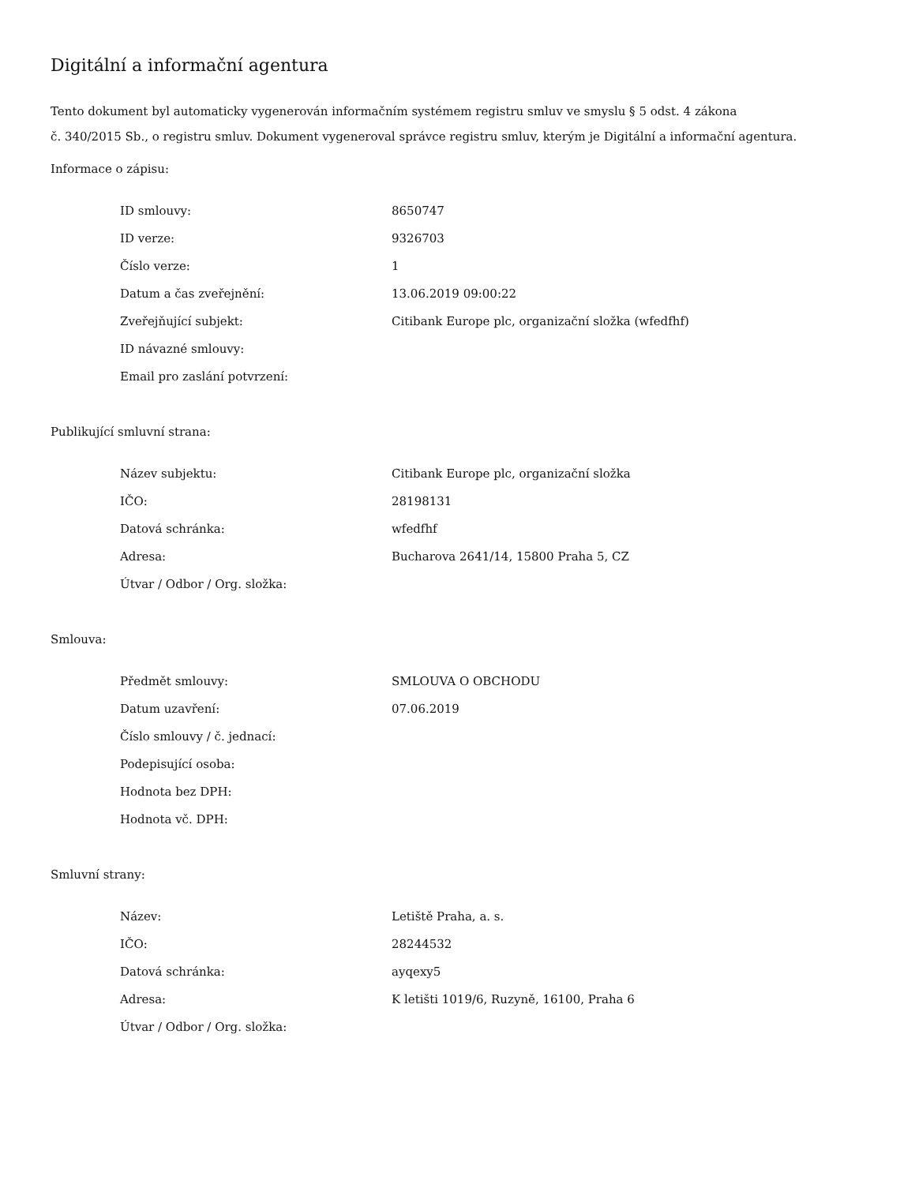Digitální a informační agentura
Tento dokument byl automaticky vygenerován informačním systémem registru smluv ve smyslu § 5 odst. 4 zákona
č. 340/2015 Sb., o registru smluv. Dokument vygeneroval správce registru smluv, kterým je Digitální a informační agentura.
Informace o zápisu:
| ID smlouvy: | 8650747 |
| ID verze: | 9326703 |
| Číslo verze: | 1 |
| Datum a čas zveřejnění: | 13.06.2019 09:00:22 |
| Zveřejňující subjekt: | Citibank Europe plc, organizační složka (wfedfhf) |
| ID návazné smlouvy: | |
| Email pro zaslání potvrzení: | |
Publikující smluvní strana:
| Název subjektu: | Citibank Europe plc, organizační složka |
| IČO: | 28198131 |
| Datová schránka: | wfedfhf |
| Adresa: | Bucharova 2641/14, 15800 Praha 5, CZ |
| Útvar / Odbor / Org. složka: | |
Smlouva:
| Předmět smlouvy: | SMLOUVA O OBCHODU |
| Datum uzavření: | 07.06.2019 |
| Číslo smlouvy / č. jednací: | |
| Podepisující osoba: | |
| Hodnota bez DPH: | |
| Hodnota vč. DPH: | |
Smluvní strany:
| Název: | Letiště Praha, a. s. |
| IČO: | 28244532 |
| Datová schránka: | ayqexy5 |
| Adresa: | K letišti 1019/6, Ruzyně, 16100, Praha 6 |
| Útvar / Odbor / Org. složka: | |